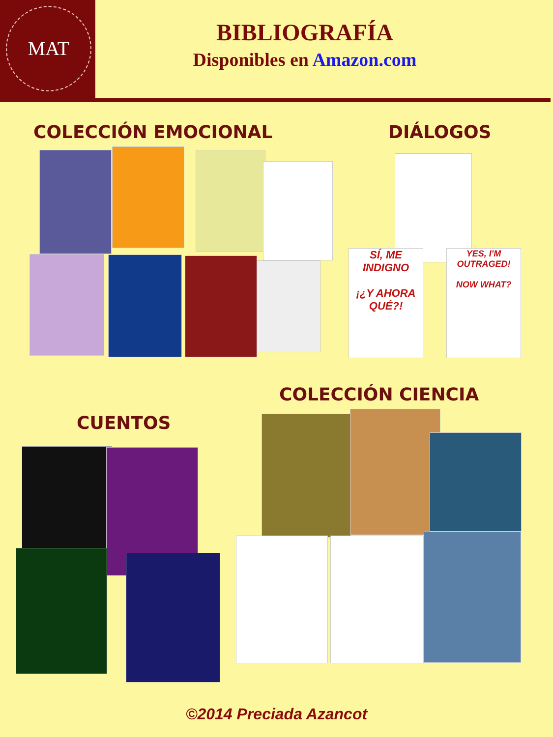MAT
BIBLIOGRAFÍA
Disponibles en Amazon.com
COLECCIÓN EMOCIONAL DIÁLOGOS
SÍ, ME INDIGNO
¡¿Y AHORA QUÉ?!
YES, I'M OUTRAGED!
NOW WHAT?
COLECCIÓN CIENCIA
CUENTOS
©2014 Preciada Azancot